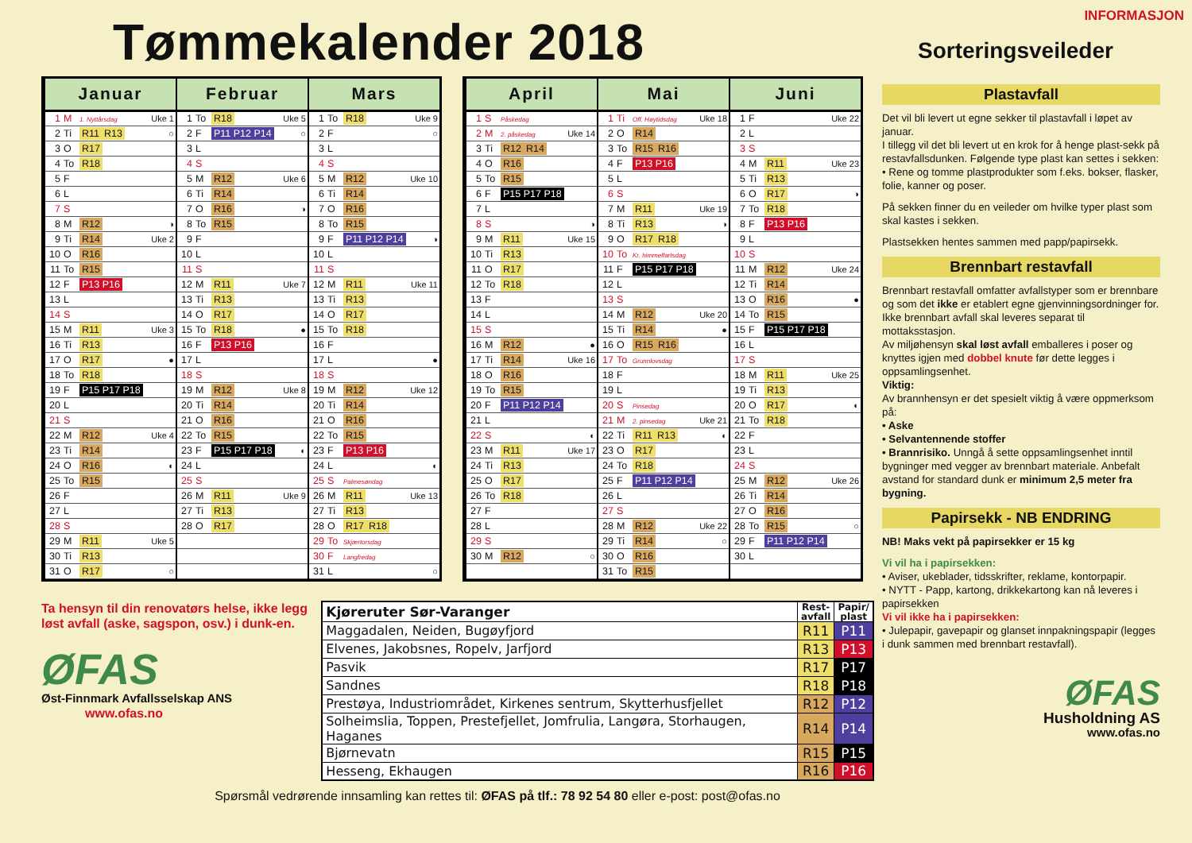Tømmekalender 2018
| Januar | | | |
| --- | --- | --- | --- |
| 1 | M | 1. Nyttårsdag | Uke 1 |
| 2 | Ti | R11 R13 | ○ |
| 3 | O | R17 | |
| 4 | To | R18 | |
| 5 | F | | |
| 6 | L | | |
| 7 | S | | |
| 8 | M | R12 | ◑ |
| 9 | Ti | R14 | Uke 2 |
| 10 | O | R16 | |
| 11 | To | R15 | |
| 12 | F | P13 P16 | |
| 13 | L | | |
| 14 | S | | |
| 15 | M | R11 | Uke 3 |
| 16 | Ti | R13 | |
| 17 | O | R17 | ● |
| 18 | To | R18 | |
| 19 | F | P15 P17 P18 | |
| 20 | L | | |
| 21 | S | | |
| 22 | M | R12 | Uke 4 |
| 23 | Ti | R14 | |
| 24 | O | R16 | ◐ |
| 25 | To | R15 | |
| 26 | F | | |
| 27 | L | | |
| 28 | S | | |
| 29 | M | R11 | Uke 5 |
| 30 | Ti | R13 | |
| 31 | O | R17 | ○ |
| Februar | | | |
| --- | --- | --- | --- |
| 1 | To | R18 | Uke 5 |
| 2 | F | P11 P12 P14 | ○ |
| 3 | L | | |
| 4 | S | | |
| 5 | M | R12 | Uke 6 |
| 6 | Ti | R14 | |
| 7 | O | R16 | ◑ |
| 8 | To | R15 | |
| 9 | F | | |
| 10 | L | | |
| 11 | S | | |
| 12 | M | R11 | Uke 7 |
| 13 | Ti | R13 | |
| 14 | O | R17 | |
| 15 | To | R18 | ● |
| 16 | F | P13 P16 | |
| 17 | L | | |
| 18 | S | | |
| 19 | M | R12 | Uke 8 |
| 20 | Ti | R14 | |
| 21 | O | R16 | |
| 22 | To | R15 | |
| 23 | F | P15 P17 P18 | ◐ |
| 24 | L | | |
| 25 | S | | |
| 26 | M | R11 | Uke 9 |
| 27 | Ti | R13 | |
| 28 | O | R17 | |
| Mars | | | |
| --- | --- | --- | --- |
| 1 | To | R18 | Uke 9 |
| 2 | F | | ○ |
| 3 | L | | |
| 4 | S | | |
| 5 | M | R12 | Uke 10 |
| 6 | Ti | R14 | |
| 7 | O | R16 | |
| 8 | To | R15 | |
| 9 | F | P11 P12 P14 | ◑ |
| 10 | L | | |
| 11 | S | | |
| 12 | M | R11 | Uke 11 |
| 13 | Ti | R13 | |
| 14 | O | R17 | |
| 15 | To | R18 | |
| 16 | F | | |
| 17 | L | | ● |
| 18 | S | | |
| 19 | M | R12 | Uke 12 |
| 20 | Ti | R14 | |
| 21 | O | R16 | |
| 22 | To | R15 | |
| 23 | F | P13 P16 | |
| 24 | L | | ◐ |
| 25 | S | Palmesøndag | |
| 26 | M | R11 | Uke 13 |
| 27 | Ti | R13 | |
| 28 | O | R17 R18 | |
| 29 | To | Skjærtorsdag | |
| 30 | F | Langfredag | |
| 31 | L | | ○ |
| April | | | |
| --- | --- | --- | --- |
| 1 | S | Påskedag | |
| 2 | M | 2. påskedag | Uke 14 |
| 3 | Ti | R12 R14 | |
| 4 | O | R16 | |
| 5 | To | R15 | |
| 6 | F | P15 P17 P18 | |
| 7 | L | | |
| 8 | S | | ◑ |
| 9 | M | R11 | Uke 15 |
| 10 | Ti | R13 | |
| 11 | O | R17 | |
| 12 | To | R18 | |
| 13 | F | | |
| 14 | L | | |
| 15 | S | | |
| 16 | M | R12 | ● |
| 17 | Ti | R14 | Uke 16 |
| 18 | O | R16 | |
| 19 | To | R15 | |
| 20 | F | P11 P12 P14 | |
| 21 | L | | |
| 22 | S | | ◐ |
| 23 | M | R11 | Uke 17 |
| 24 | Ti | R13 | |
| 25 | O | R17 | |
| 26 | To | R18 | |
| 27 | F | | |
| 28 | L | | |
| 29 | S | | |
| 30 | M | R12 | ○ |
| Mai | | | |
| --- | --- | --- | --- |
| 1 | Ti | Off. Høytidsdag | Uke 18 |
| 2 | O | R14 | |
| 3 | To | R15 R16 | |
| 4 | F | P13 P16 | |
| 5 | L | | |
| 6 | S | | |
| 7 | M | R11 | Uke 19 |
| 8 | Ti | R13 | ◑ |
| 9 | O | R17 R18 | |
| 10 | To | Kr. himmelfartsdag | |
| 11 | F | P15 P17 P18 | |
| 12 | L | | |
| 13 | S | | |
| 14 | M | R12 | Uke 20 |
| 15 | Ti | R14 | ● |
| 16 | O | R15 R16 | |
| 17 | To | Grunnlovsdag | |
| 18 | F | | |
| 19 | L | | |
| 20 | S | Pinsedag | |
| 21 | M | 2. pinsedag | Uke 21 |
| 22 | Ti | R11 R13 | ◐ |
| 23 | O | R17 | |
| 24 | To | R18 | |
| 25 | F | P11 P12 P14 | |
| 26 | L | | |
| 27 | S | | |
| 28 | M | R12 | Uke 22 |
| 29 | Ti | R14 | ○ |
| 30 | O | R16 | |
| 31 | To | R15 | |
| Juni | | | |
| --- | --- | --- | --- |
| 1 | F | | Uke 22 |
| 2 | L | | |
| 3 | S | | |
| 4 | M | R11 | Uke 23 |
| 5 | Ti | R13 | |
| 6 | O | R17 | ◑ |
| 7 | To | R18 | |
| 8 | F | P13 P16 | |
| 9 | L | | |
| 10 | S | | |
| 11 | M | R12 | Uke 24 |
| 12 | Ti | R14 | |
| 13 | O | R16 | ● |
| 14 | To | R15 | |
| 15 | F | P15 P17 P18 | |
| 16 | L | | |
| 17 | S | | |
| 18 | M | R11 | Uke 25 |
| 19 | Ti | R13 | |
| 20 | O | R17 | ◐ |
| 21 | To | R18 | |
| 22 | F | | |
| 23 | L | | |
| 24 | S | | |
| 25 | M | R12 | Uke 26 |
| 26 | Ti | R14 | |
| 27 | O | R16 | |
| 28 | To | R15 | ○ |
| 29 | F | P11 P12 P14 | |
| 30 | L | | |
Ta hensyn til din renovatørs helse, ikke legg løst avfall (aske, sagspon, osv.) i dunk-en.
ØFAS
Øst-Finnmark Avfallsselskap ANS
www.ofas.no
| Kjøreruter Sør-Varanger | Rest- avfall | Papir/ plast |
| --- | --- | --- |
| Maggadalen, Neiden, Bugøyfjord | R11 | P11 |
| Elvenes, Jakobsnes, Ropelv, Jarfjord | R13 | P13 |
| Pasvik | R17 | P17 |
| Sandnes | R18 | P18 |
| Prestøya, Industriområdet, Kirkenes sentrum, Skytterhusfjellet | R12 | P12 |
| Solheimslia, Toppen, Prestefjellet, Jomfrulia, Langøra, Storhaugen, Haganes | R14 | P14 |
| Bjørnevatn | R15 | P15 |
| Hesseng, Ekhaugen | R16 | P16 |
Spørsmål vedrørende innsamling kan rettes til: ØFAS på tlf.: 78 92 54 80 eller e-post: post@ofas.no
INFORMASJON
Sorteringsveileder
Plastavfall
Det vil bli levert ut egne sekker til plastavfall i løpet av januar.
I tillegg vil det bli levert ut en krok for å henge plast-sekk på restavfallsdunken. Følgende type plast kan settes i sekken:
• Rene og tomme plastprodukter som f.eks. bokser, flasker, folie, kanner og poser.
På sekken finner du en veileder om hvilke typer plast som skal kastes i sekken.
Plastsekken hentes sammen med papp/papirsekk.
Brennbart restavfall
Brennbart restavfall omfatter avfallstyper som er brennbare og som det ikke er etablert egne gjenvinningsordninger for. Ikke brennbart avfall skal leveres separat til mottaksstasjon.
Av miljøhensyn skal løst avfall emballeres i poser og knyttes igjen med dobbel knute før dette legges i oppsamlingsenhet.
Viktig:
Av brannhensyn er det spesielt viktig å være oppmerksom på:
• Aske
• Selvantennende stoffer
• Brannrisiko. Unngå å sette oppsamlingsenhet inntil bygninger med vegger av brennbart materiale. Anbefalt avstand for standard dunk er minimum 2,5 meter fra bygning.
Papirsekk - NB ENDRING
NB! Maks vekt på papirsekker er 15 kg
Vi vil ha i papirsekken:
• Aviser, ukeblader, tidsskrifter, reklame, kontorpapir.
• NYTT - Papp, kartong, drikkekartong kan nå leveres i papirsekken
Vi vil ikke ha i papirsekken:
• Julepapir, gavepapir og glanset innpakningspapir (legges i dunk sammen med brennbart restavfall).
ØFAS
Husholdning AS
www.ofas.no